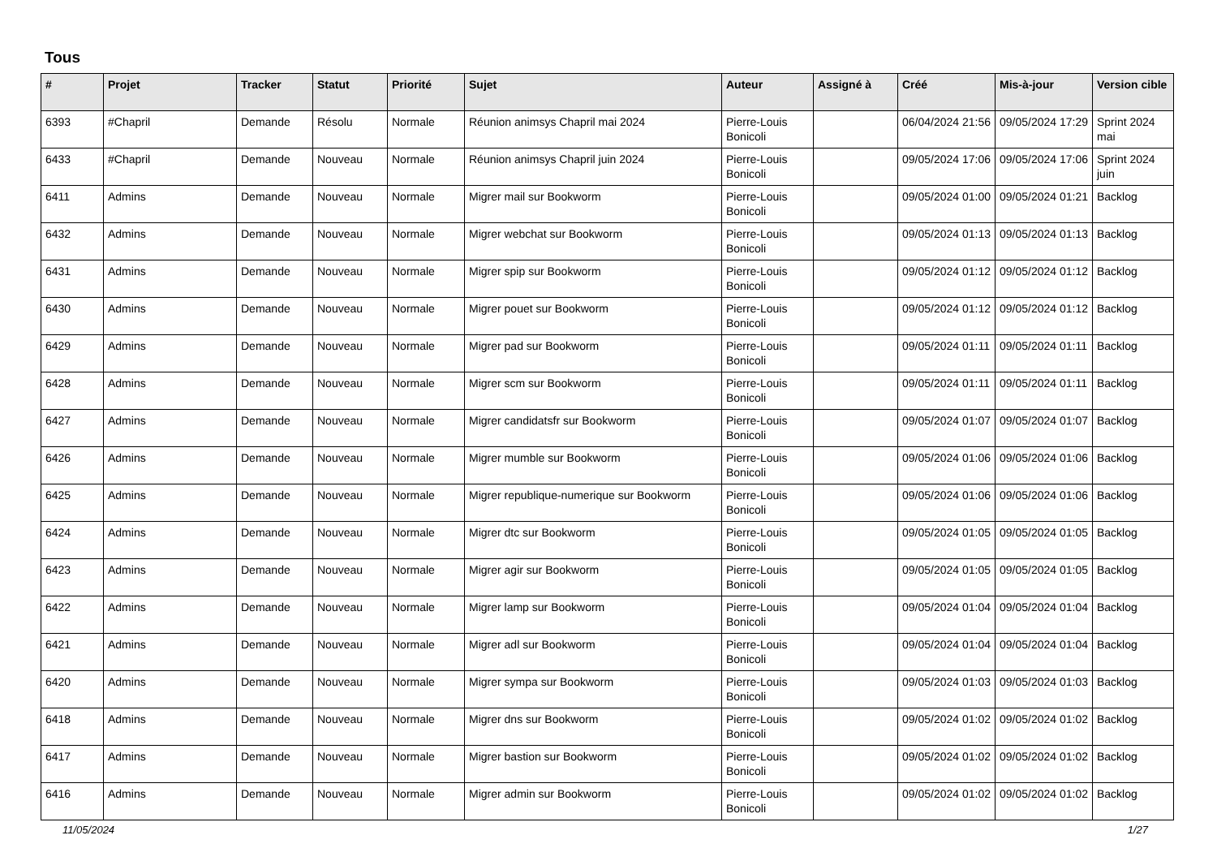Tous
| # | Projet | Tracker | Statut | Priorité | Sujet | Auteur | Assigné à | Créé | Mis-à-jour | Version cible |
| --- | --- | --- | --- | --- | --- | --- | --- | --- | --- | --- |
| 6393 | #Chapril | Demande | Résolu | Normale | Réunion animsys Chapril mai 2024 | Pierre-Louis Bonicoli | | 06/04/2024 21:56 | 09/05/2024 17:29 | Sprint 2024 mai |
| 6433 | #Chapril | Demande | Nouveau | Normale | Réunion animsys Chapril juin 2024 | Pierre-Louis Bonicoli | | 09/05/2024 17:06 | 09/05/2024 17:06 | Sprint 2024 juin |
| 6411 | Admins | Demande | Nouveau | Normale | Migrer mail sur Bookworm | Pierre-Louis Bonicoli | | 09/05/2024 01:00 | 09/05/2024 01:21 | Backlog |
| 6432 | Admins | Demande | Nouveau | Normale | Migrer webchat sur Bookworm | Pierre-Louis Bonicoli | | 09/05/2024 01:13 | 09/05/2024 01:13 | Backlog |
| 6431 | Admins | Demande | Nouveau | Normale | Migrer spip sur Bookworm | Pierre-Louis Bonicoli | | 09/05/2024 01:12 | 09/05/2024 01:12 | Backlog |
| 6430 | Admins | Demande | Nouveau | Normale | Migrer pouet sur Bookworm | Pierre-Louis Bonicoli | | 09/05/2024 01:12 | 09/05/2024 01:12 | Backlog |
| 6429 | Admins | Demande | Nouveau | Normale | Migrer pad sur Bookworm | Pierre-Louis Bonicoli | | 09/05/2024 01:11 | 09/05/2024 01:11 | Backlog |
| 6428 | Admins | Demande | Nouveau | Normale | Migrer scm sur Bookworm | Pierre-Louis Bonicoli | | 09/05/2024 01:11 | 09/05/2024 01:11 | Backlog |
| 6427 | Admins | Demande | Nouveau | Normale | Migrer candidatsfr sur Bookworm | Pierre-Louis Bonicoli | | 09/05/2024 01:07 | 09/05/2024 01:07 | Backlog |
| 6426 | Admins | Demande | Nouveau | Normale | Migrer mumble sur Bookworm | Pierre-Louis Bonicoli | | 09/05/2024 01:06 | 09/05/2024 01:06 | Backlog |
| 6425 | Admins | Demande | Nouveau | Normale | Migrer republique-numerique sur Bookworm | Pierre-Louis Bonicoli | | 09/05/2024 01:06 | 09/05/2024 01:06 | Backlog |
| 6424 | Admins | Demande | Nouveau | Normale | Migrer dtc sur Bookworm | Pierre-Louis Bonicoli | | 09/05/2024 01:05 | 09/05/2024 01:05 | Backlog |
| 6423 | Admins | Demande | Nouveau | Normale | Migrer agir sur Bookworm | Pierre-Louis Bonicoli | | 09/05/2024 01:05 | 09/05/2024 01:05 | Backlog |
| 6422 | Admins | Demande | Nouveau | Normale | Migrer lamp sur Bookworm | Pierre-Louis Bonicoli | | 09/05/2024 01:04 | 09/05/2024 01:04 | Backlog |
| 6421 | Admins | Demande | Nouveau | Normale | Migrer adl sur Bookworm | Pierre-Louis Bonicoli | | 09/05/2024 01:04 | 09/05/2024 01:04 | Backlog |
| 6420 | Admins | Demande | Nouveau | Normale | Migrer sympa sur Bookworm | Pierre-Louis Bonicoli | | 09/05/2024 01:03 | 09/05/2024 01:03 | Backlog |
| 6418 | Admins | Demande | Nouveau | Normale | Migrer dns sur Bookworm | Pierre-Louis Bonicoli | | 09/05/2024 01:02 | 09/05/2024 01:02 | Backlog |
| 6417 | Admins | Demande | Nouveau | Normale | Migrer bastion sur Bookworm | Pierre-Louis Bonicoli | | 09/05/2024 01:02 | 09/05/2024 01:02 | Backlog |
| 6416 | Admins | Demande | Nouveau | Normale | Migrer admin sur Bookworm | Pierre-Louis Bonicoli | | 09/05/2024 01:02 | 09/05/2024 01:02 | Backlog |
11/05/2024 1/27